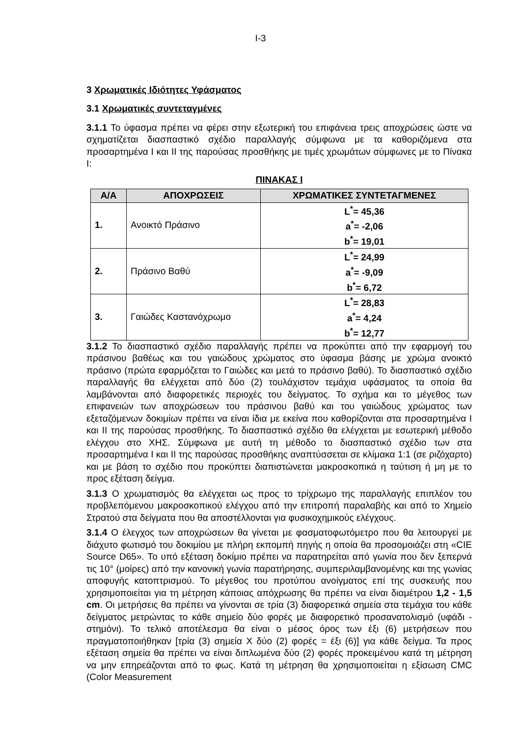I-3
3 Χρωματικές Ιδιότητες Υφάσματος
3.1 Χρωματικές συντεταγμένες
3.1.1 Το ύφασμα πρέπει να φέρει στην εξωτερική του επιφάνεια τρεις αποχρώσεις ώστε να σχηματίζεται διασπαστικό σχέδιο παραλλαγής σύμφωνα με τα καθοριζόμενα στα προσαρτημένα I και II της παρούσας προσθήκης με τιμές χρωμάτων σύμφωνες με το Πίνακα I:
ΠΙΝΑΚΑΣ I
| Α/Α | ΑΠΟΧΡΩΣΕΙΣ | ΧΡΩΜΑΤΙΚΕΣ ΣΥΝΤΕΤΑΓΜΕΝΕΣ |
| --- | --- | --- |
| 1. | Ανοικτό Πράσινο | L<sup>*</sup>= 45,36 a<sup>*</sup>= -2,06 b<sup>*</sup>= 19,01 |
| 2. | Πράσινο Βαθύ | L<sup>*</sup>= 24,99 a<sup>*</sup>= -9,09 b<sup>*</sup>= 6,72 |
| 3. | Γαιώδες Καστανόχρωμο | L<sup>*</sup>= 28,83 a<sup>*</sup>= 4,24 b<sup>*</sup>= 12,77 |
3.1.2 Το διασπαστικό σχέδιο παραλλαγής πρέπει να προκύπτει από την εφαρμογή του πράσινου βαθέως και του γαιώδους χρώματος στο ύφασμα βάσης με χρώμα ανοικτό πράσινο (πρώτα εφαρμόζεται το Γαιώδες και μετά το πράσινο βαθύ). Το διασπαστικό σχέδιο παραλλαγής θα ελέγχεται από δύο (2) τουλάχιστον τεμάχια υφάσματος τα οποία θα λαμβάνονται από διαφορετικές περιοχές του δείγματος. Το σχήμα και το μέγεθος των επιφανειών των αποχρώσεων του πράσινου βαθύ και του γαιώδους χρώματος των εξεταζόμενων δοκιμίων πρέπει να είναι ίδια με εκείνα που καθορίζονται στα προσαρτημένα I και II της παρούσας προσθήκης. Το διασπαστικό σχέδιο θα ελέγχεται με εσωτερική μέθοδο ελέγχου στο ΧΗΣ. Σύμφωνα με αυτή τη μέθοδο το διασπαστικό σχέδιο των στα προσαρτημένα I και II της παρούσας προσθήκης αναπτύσσεται σε κλίμακα 1:1 (σε ριζόχαρτο) και με βάση το σχέδιο που προκύπτει διαπιστώνεται μακροσκοπικά η ταύτιση ή μη με το προς εξέταση δείγμα.
3.1.3 Ο χρωματισμός θα ελέγχεται ως προς το τρίχρωμο της παραλλαγής επιπλέον του προβλεπόμενου μακροσκοπικού ελέγχου από την επιτροπή παραλαβής και από το Χημείο Στρατού στα δείγματα που θα αποστέλλονται για φυσικοχημικούς ελέγχους.
3.1.4 Ο έλεγχος των αποχρώσεων θα γίνεται με φασματοφωτόμετρο που θα λειτουργεί με διάχυτο φωτισμό του δοκιμίου με πλήρη εκπομπή πηγής η οποία θα προσομοιάζει στη «CIE Source D65». Το υπό εξέταση δοκίμιο πρέπει να παρατηρείται από γωνία που δεν ξεπερνά τις 10° (μοίρες) από την κανονική γωνία παρατήρησης, συμπεριλαμβανομένης και της γωνίας αποφυγής κατοπτρισμού. Το μέγεθος του προτύπου ανοίγματος επί της συσκευής που χρησιμοποιείται για τη μέτρηση κάποιας απόχρωσης θα πρέπει να είναι διαμέτρου 1,2 - 1,5 cm. Οι μετρήσεις θα πρέπει να γίνονται σε τρία (3) διαφορετικά σημεία στα τεμάχια του κάθε δείγματος μετρώντας το κάθε σημείο δύο φορές με διαφορετικό προσανατολισμό (υφάδι - στημόνι). Το τελικό αποτέλεσμα θα είναι ο μέσος όρος των έξι (6) μετρήσεων που πραγματοποιήθηκαν [τρία (3) σημεία Χ δύο (2) φορές = έξι (6)] για κάθε δείγμα. Τα προς εξέταση σημεία θα πρέπει να είναι διπλωμένα δύο (2) φορές προκειμένου κατά τη μέτρηση να μην επηρεάζονται από το φως. Κατά τη μέτρηση θα χρησιμοποιείται η εξίσωση CMC (Color Measurement